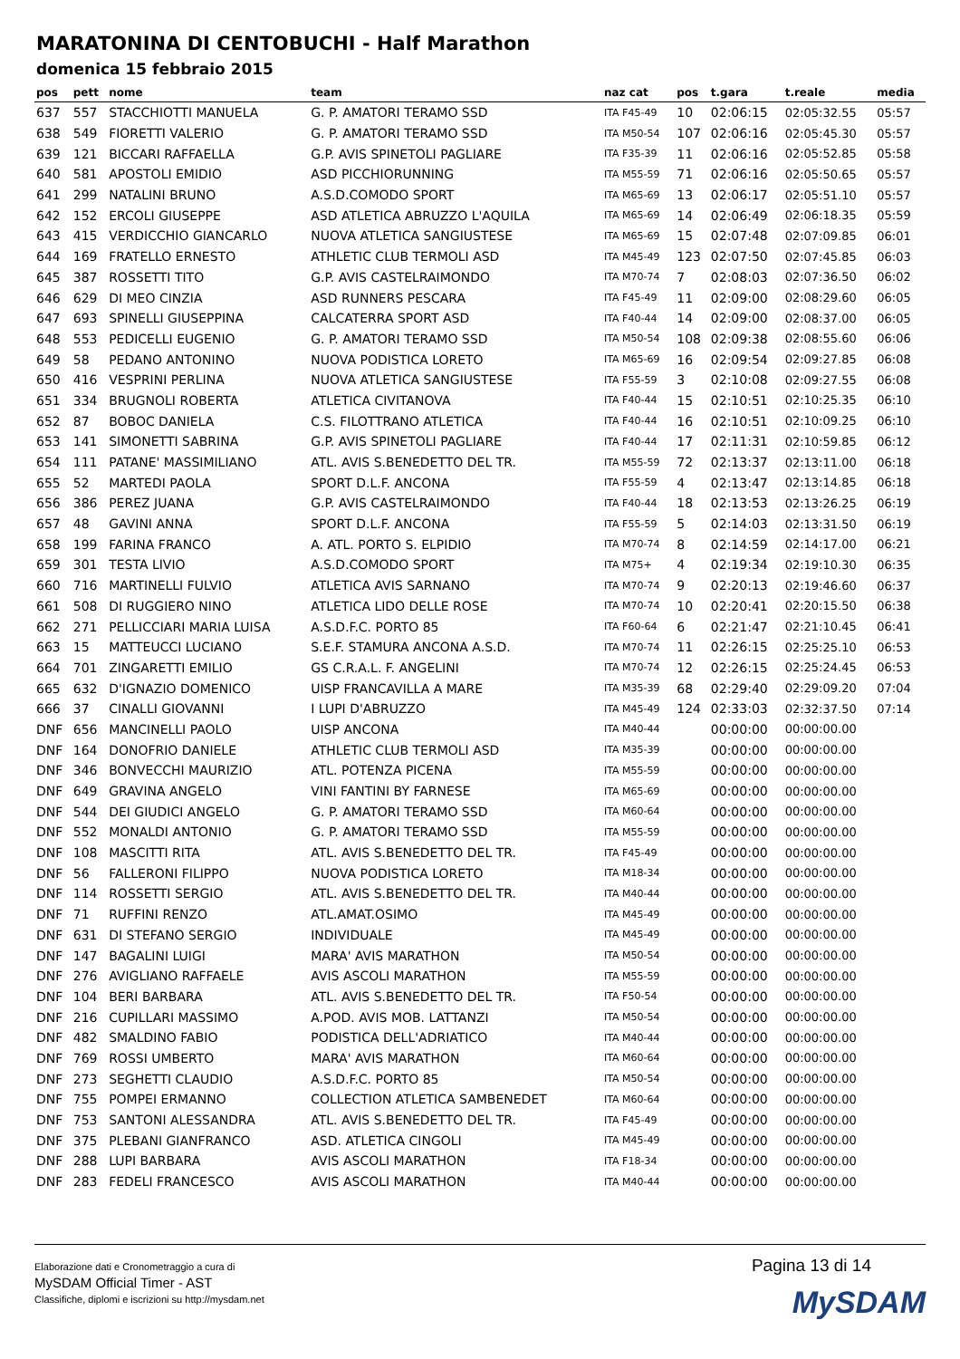MARATONINA DI CENTOBUCHI - Half Marathon
domenica 15 febbraio 2015
| pos | pett | nome | team | naz cat | pos | t.gara | t.reale | media |
| --- | --- | --- | --- | --- | --- | --- | --- | --- |
| 637 | 557 | STACCHIOTTI MANUELA | G. P. AMATORI TERAMO SSD | ITA F45-49 | 10 | 02:06:15 | 02:05:32.55 | 05:57 |
| 638 | 549 | FIORETTI VALERIO | G. P. AMATORI TERAMO SSD | ITA M50-54 | 107 | 02:06:16 | 02:05:45.30 | 05:57 |
| 639 | 121 | BICCARI RAFFAELLA | G.P. AVIS SPINETOLI PAGLIARE | ITA F35-39 | 11 | 02:06:16 | 02:05:52.85 | 05:58 |
| 640 | 581 | APOSTOLI EMIDIO | ASD PICCHIORUNNING | ITA M55-59 | 71 | 02:06:16 | 02:05:50.65 | 05:57 |
| 641 | 299 | NATALINI BRUNO | A.S.D.COMODO SPORT | ITA M65-69 | 13 | 02:06:17 | 02:05:51.10 | 05:57 |
| 642 | 152 | ERCOLI GIUSEPPE | ASD ATLETICA ABRUZZO L'AQUILA | ITA M65-69 | 14 | 02:06:49 | 02:06:18.35 | 05:59 |
| 643 | 415 | VERDICCHIO GIANCARLO | NUOVA ATLETICA SANGIUSTESE | ITA M65-69 | 15 | 02:07:48 | 02:07:09.85 | 06:01 |
| 644 | 169 | FRATELLO ERNESTO | ATHLETIC CLUB TERMOLI ASD | ITA M45-49 | 123 | 02:07:50 | 02:07:45.85 | 06:03 |
| 645 | 387 | ROSSETTI TITO | G.P. AVIS CASTELRAIMONDO | ITA M70-74 | 7 | 02:08:03 | 02:07:36.50 | 06:02 |
| 646 | 629 | DI MEO CINZIA | ASD RUNNERS PESCARA | ITA F45-49 | 11 | 02:09:00 | 02:08:29.60 | 06:05 |
| 647 | 693 | SPINELLI GIUSEPPINA | CALCATERRA SPORT ASD | ITA F40-44 | 14 | 02:09:00 | 02:08:37.00 | 06:05 |
| 648 | 553 | PEDICELLI EUGENIO | G. P. AMATORI TERAMO SSD | ITA M50-54 | 108 | 02:09:38 | 02:08:55.60 | 06:06 |
| 649 | 58 | PEDANO ANTONINO | NUOVA PODISTICA LORETO | ITA M65-69 | 16 | 02:09:54 | 02:09:27.85 | 06:08 |
| 650 | 416 | VESPRINI PERLINA | NUOVA ATLETICA SANGIUSTESE | ITA F55-59 | 3 | 02:10:08 | 02:09:27.55 | 06:08 |
| 651 | 334 | BRUGNOLI ROBERTA | ATLETICA CIVITANOVA | ITA F40-44 | 15 | 02:10:51 | 02:10:25.35 | 06:10 |
| 652 | 87 | BOBOC DANIELA | C.S. FILOTTRANO ATLETICA | ITA F40-44 | 16 | 02:10:51 | 02:10:09.25 | 06:10 |
| 653 | 141 | SIMONETTI SABRINA | G.P. AVIS SPINETOLI PAGLIARE | ITA F40-44 | 17 | 02:11:31 | 02:10:59.85 | 06:12 |
| 654 | 111 | PATANE' MASSIMILIANO | ATL. AVIS S.BENEDETTO DEL TR. | ITA M55-59 | 72 | 02:13:37 | 02:13:11.00 | 06:18 |
| 655 | 52 | MARTEDI PAOLA | SPORT D.L.F. ANCONA | ITA F55-59 | 4 | 02:13:47 | 02:13:14.85 | 06:18 |
| 656 | 386 | PEREZ JUANA | G.P. AVIS CASTELRAIMONDO | ITA F40-44 | 18 | 02:13:53 | 02:13:26.25 | 06:19 |
| 657 | 48 | GAVINI ANNA | SPORT D.L.F. ANCONA | ITA F55-59 | 5 | 02:14:03 | 02:13:31.50 | 06:19 |
| 658 | 199 | FARINA FRANCO | A. ATL. PORTO S. ELPIDIO | ITA M70-74 | 8 | 02:14:59 | 02:14:17.00 | 06:21 |
| 659 | 301 | TESTA LIVIO | A.S.D.COMODO SPORT | ITA M75+ | 4 | 02:19:34 | 02:19:10.30 | 06:35 |
| 660 | 716 | MARTINELLI FULVIO | ATLETICA AVIS SARNANO | ITA M70-74 | 9 | 02:20:13 | 02:19:46.60 | 06:37 |
| 661 | 508 | DI RUGGIERO NINO | ATLETICA LIDO DELLE ROSE | ITA M70-74 | 10 | 02:20:41 | 02:20:15.50 | 06:38 |
| 662 | 271 | PELLICCIARI MARIA LUISA | A.S.D.F.C. PORTO 85 | ITA F60-64 | 6 | 02:21:47 | 02:21:10.45 | 06:41 |
| 663 | 15 | MATTEUCCI LUCIANO | S.E.F. STAMURA ANCONA A.S.D. | ITA M70-74 | 11 | 02:26:15 | 02:25:25.10 | 06:53 |
| 664 | 701 | ZINGARETTI EMILIO | GS C.R.A.L. F. ANGELINI | ITA M70-74 | 12 | 02:26:15 | 02:25:24.45 | 06:53 |
| 665 | 632 | D'IGNAZIO DOMENICO | UISP FRANCAVILLA A MARE | ITA M35-39 | 68 | 02:29:40 | 02:29:09.20 | 07:04 |
| 666 | 37 | CINALLI GIOVANNI | I LUPI D'ABRUZZO | ITA M45-49 | 124 | 02:33:03 | 02:32:37.50 | 07:14 |
| DNF | 656 | MANCINELLI PAOLO | UISP ANCONA | ITA M40-44 | | 00:00:00 | 00:00:00.00 | |
| DNF | 164 | DONOFRIO DANIELE | ATHLETIC CLUB TERMOLI ASD | ITA M35-39 | | 00:00:00 | 00:00:00.00 | |
| DNF | 346 | BONVECCHI MAURIZIO | ATL. POTENZA PICENA | ITA M55-59 | | 00:00:00 | 00:00:00.00 | |
| DNF | 649 | GRAVINA ANGELO | VINI FANTINI BY FARNESE | ITA M65-69 | | 00:00:00 | 00:00:00.00 | |
| DNF | 544 | DEI GIUDICI ANGELO | G. P. AMATORI TERAMO SSD | ITA M60-64 | | 00:00:00 | 00:00:00.00 | |
| DNF | 552 | MONALDI ANTONIO | G. P. AMATORI TERAMO SSD | ITA M55-59 | | 00:00:00 | 00:00:00.00 | |
| DNF | 108 | MASCITTI RITA | ATL. AVIS S.BENEDETTO DEL TR. | ITA F45-49 | | 00:00:00 | 00:00:00.00 | |
| DNF | 56 | FALLERONI FILIPPO | NUOVA PODISTICA LORETO | ITA M18-34 | | 00:00:00 | 00:00:00.00 | |
| DNF | 114 | ROSSETTI SERGIO | ATL. AVIS S.BENEDETTO DEL TR. | ITA M40-44 | | 00:00:00 | 00:00:00.00 | |
| DNF | 71 | RUFFINI RENZO | ATL.AMAT.OSIMO | ITA M45-49 | | 00:00:00 | 00:00:00.00 | |
| DNF | 631 | DI STEFANO SERGIO | INDIVIDUALE | ITA M45-49 | | 00:00:00 | 00:00:00.00 | |
| DNF | 147 | BAGALINI LUIGI | MARA' AVIS MARATHON | ITA M50-54 | | 00:00:00 | 00:00:00.00 | |
| DNF | 276 | AVIGLIANO RAFFAELE | AVIS ASCOLI MARATHON | ITA M55-59 | | 00:00:00 | 00:00:00.00 | |
| DNF | 104 | BERI BARBARA | ATL. AVIS S.BENEDETTO DEL TR. | ITA F50-54 | | 00:00:00 | 00:00:00.00 | |
| DNF | 216 | CUPILLARI MASSIMO | A.POD. AVIS MOB. LATTANZI | ITA M50-54 | | 00:00:00 | 00:00:00.00 | |
| DNF | 482 | SMALDINO FABIO | PODISTICA DELL'ADRIATICO | ITA M40-44 | | 00:00:00 | 00:00:00.00 | |
| DNF | 769 | ROSSI UMBERTO | MARA' AVIS MARATHON | ITA M60-64 | | 00:00:00 | 00:00:00.00 | |
| DNF | 273 | SEGHETTI CLAUDIO | A.S.D.F.C. PORTO 85 | ITA M50-54 | | 00:00:00 | 00:00:00.00 | |
| DNF | 755 | POMPEI ERMANNO | COLLECTION ATLETICA SAMBENEDET | ITA M60-64 | | 00:00:00 | 00:00:00.00 | |
| DNF | 753 | SANTONI ALESSANDRA | ATL. AVIS S.BENEDETTO DEL TR. | ITA F45-49 | | 00:00:00 | 00:00:00.00 | |
| DNF | 375 | PLEBANI GIANFRANCO | ASD. ATLETICA CINGOLI | ITA M45-49 | | 00:00:00 | 00:00:00.00 | |
| DNF | 288 | LUPI BARBARA | AVIS ASCOLI MARATHON | ITA F18-34 | | 00:00:00 | 00:00:00.00 | |
| DNF | 283 | FEDELI FRANCESCO | AVIS ASCOLI MARATHON | ITA M40-44 | | 00:00:00 | 00:00:00.00 | |
Elaborazione dati e Cronometraggio a cura di
MySDAM Official Timer - AST
Classifiche, diplomi e iscrizioni su http://mysdam.net
Pagina 13 di 14
MySDAM